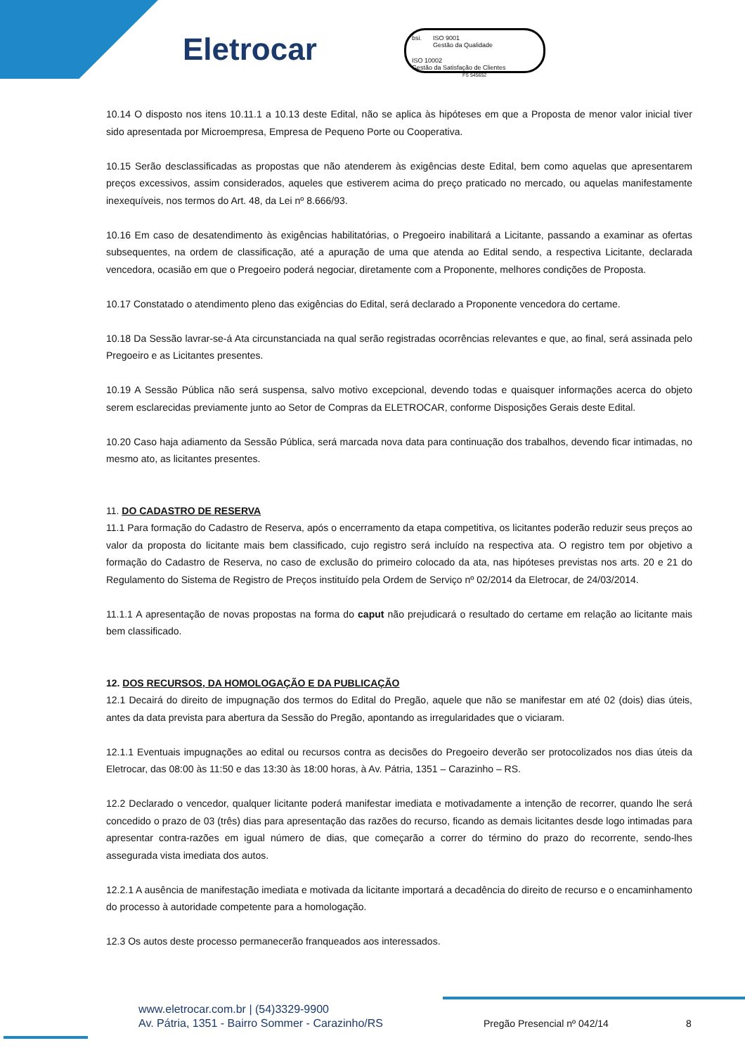Eletrocar
bsi.
ISO 9001
Gestão da Qualidade
ISO 10002
Gestão da Satisfação de Clientes
FS 545652
10.14 O disposto nos itens 10.11.1 a 10.13 deste Edital, não se aplica às hipóteses em que a Proposta de menor valor inicial tiver sido apresentada por Microempresa, Empresa de Pequeno Porte ou Cooperativa.
10.15 Serão desclassificadas as propostas que não atenderem às exigências deste Edital, bem como aquelas que apresentarem preços excessivos, assim considerados, aqueles que estiverem acima do preço praticado no mercado, ou aquelas manifestamente inexequíveis, nos termos do Art. 48, da Lei nº 8.666/93.
10.16 Em caso de desatendimento às exigências habilitatórias, o Pregoeiro inabilitará a Licitante, passando a examinar as ofertas subsequentes, na ordem de classificação, até a apuração de uma que atenda ao Edital sendo, a respectiva Licitante, declarada vencedora, ocasião em que o Pregoeiro poderá negociar, diretamente com a Proponente, melhores condições de Proposta.
10.17 Constatado o atendimento pleno das exigências do Edital, será declarado a Proponente vencedora do certame.
10.18 Da Sessão lavrar-se-á Ata circunstanciada na qual serão registradas ocorrências relevantes e que, ao final, será assinada pelo Pregoeiro e as Licitantes presentes.
10.19 A Sessão Pública não será suspensa, salvo motivo excepcional, devendo todas e quaisquer informações acerca do objeto serem esclarecidas previamente junto ao Setor de Compras da ELETROCAR, conforme Disposições Gerais deste Edital.
10.20 Caso haja adiamento da Sessão Pública, será marcada nova data para continuação dos trabalhos, devendo ficar intimadas, no mesmo ato, as licitantes presentes.
11. DO CADASTRO DE RESERVA
11.1 Para formação do Cadastro de Reserva, após o encerramento da etapa competitiva, os licitantes poderão reduzir seus preços ao valor da proposta do licitante mais bem classificado, cujo registro será incluído na respectiva ata. O registro tem por objetivo a formação do Cadastro de Reserva, no caso de exclusão do primeiro colocado da ata, nas hipóteses previstas nos arts. 20 e 21 do Regulamento do Sistema de Registro de Preços instituído pela Ordem de Serviço nº 02/2014 da Eletrocar, de 24/03/2014.
11.1.1 A apresentação de novas propostas na forma do caput não prejudicará o resultado do certame em relação ao licitante mais bem classificado.
12. DOS RECURSOS, DA HOMOLOGAÇÃO E DA PUBLICAÇÃO
12.1 Decairá do direito de impugnação dos termos do Edital do Pregão, aquele que não se manifestar em até 02 (dois) dias úteis, antes da data prevista para abertura da Sessão do Pregão, apontando as irregularidades que o viciaram.
12.1.1 Eventuais impugnações ao edital ou recursos contra as decisões do Pregoeiro deverão ser protocolizados nos dias úteis da Eletrocar, das 08:00 às 11:50 e das 13:30 às 18:00 horas, à Av. Pátria, 1351 – Carazinho – RS.
12.2 Declarado o vencedor, qualquer licitante poderá manifestar imediata e motivadamente a intenção de recorrer, quando lhe será concedido o prazo de 03 (três) dias para apresentação das razões do recurso, ficando as demais licitantes desde logo intimadas para apresentar contra-razões em igual número de dias, que começarão a correr do término do prazo do recorrente, sendo-lhes assegurada vista imediata dos autos.
12.2.1 A ausência de manifestação imediata e motivada da licitante importará a decadência do direito de recurso e o encaminhamento do processo à autoridade competente para a homologação.
12.3 Os autos deste processo permanecerão franqueados aos interessados.
www.eletrocar.com.br | (54)3329-9900
Av. Pátria, 1351 - Bairro Sommer - Carazinho/RS
Pregão Presencial nº 042/14 8